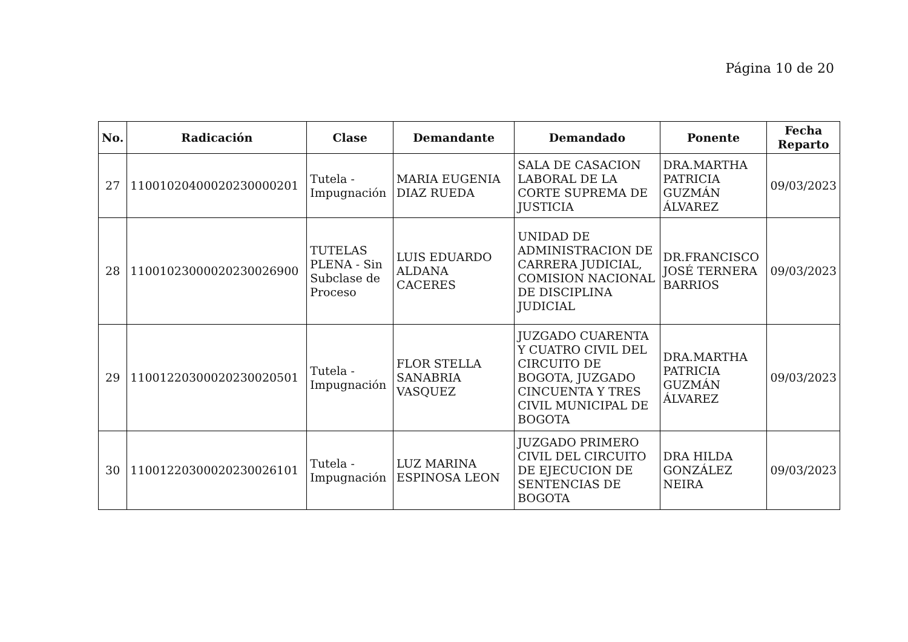Página 10 de 20
| No. | Radicación | Clase | Demandante | Demandado | Ponente | Fecha Reparto |
| --- | --- | --- | --- | --- | --- | --- |
| 27 | 11001020400020230000201 | Tutela - Impugnación | MARIA EUGENIA DIAZ RUEDA | SALA DE CASACION LABORAL DE LA CORTE SUPREMA DE JUSTICIA | DRA.MARTHA PATRICIA GUZMÁN ÁLVAREZ | 09/03/2023 |
| 28 | 11001023000020230026900 | TUTELAS PLENA - Sin Subclase de Proceso | LUIS EDUARDO ALDANA CACERES | UNIDAD DE ADMINISTRACION DE CARRERA JUDICIAL, COMISION NACIONAL DE DISCIPLINA JUDICIAL | DR.FRANCISCO JOSÉ TERNERA BARRIOS | 09/03/2023 |
| 29 | 11001220300020230020501 | Tutela - Impugnación | FLOR STELLA SANABRIA VASQUEZ | JUZGADO CUARENTA Y CUATRO CIVIL DEL CIRCUITO DE BOGOTA, JUZGADO CINCUENTA Y TRES CIVIL MUNICIPAL DE BOGOTA | DRA.MARTHA PATRICIA GUZMÁN ÁLVAREZ | 09/03/2023 |
| 30 | 11001220300020230026101 | Tutela - Impugnación | LUZ MARINA ESPINOSA LEON | JUZGADO PRIMERO CIVIL DEL CIRCUITO DE EJECUCION DE SENTENCIAS DE BOGOTA | DRA HILDA GONZÁLEZ NEIRA | 09/03/2023 |